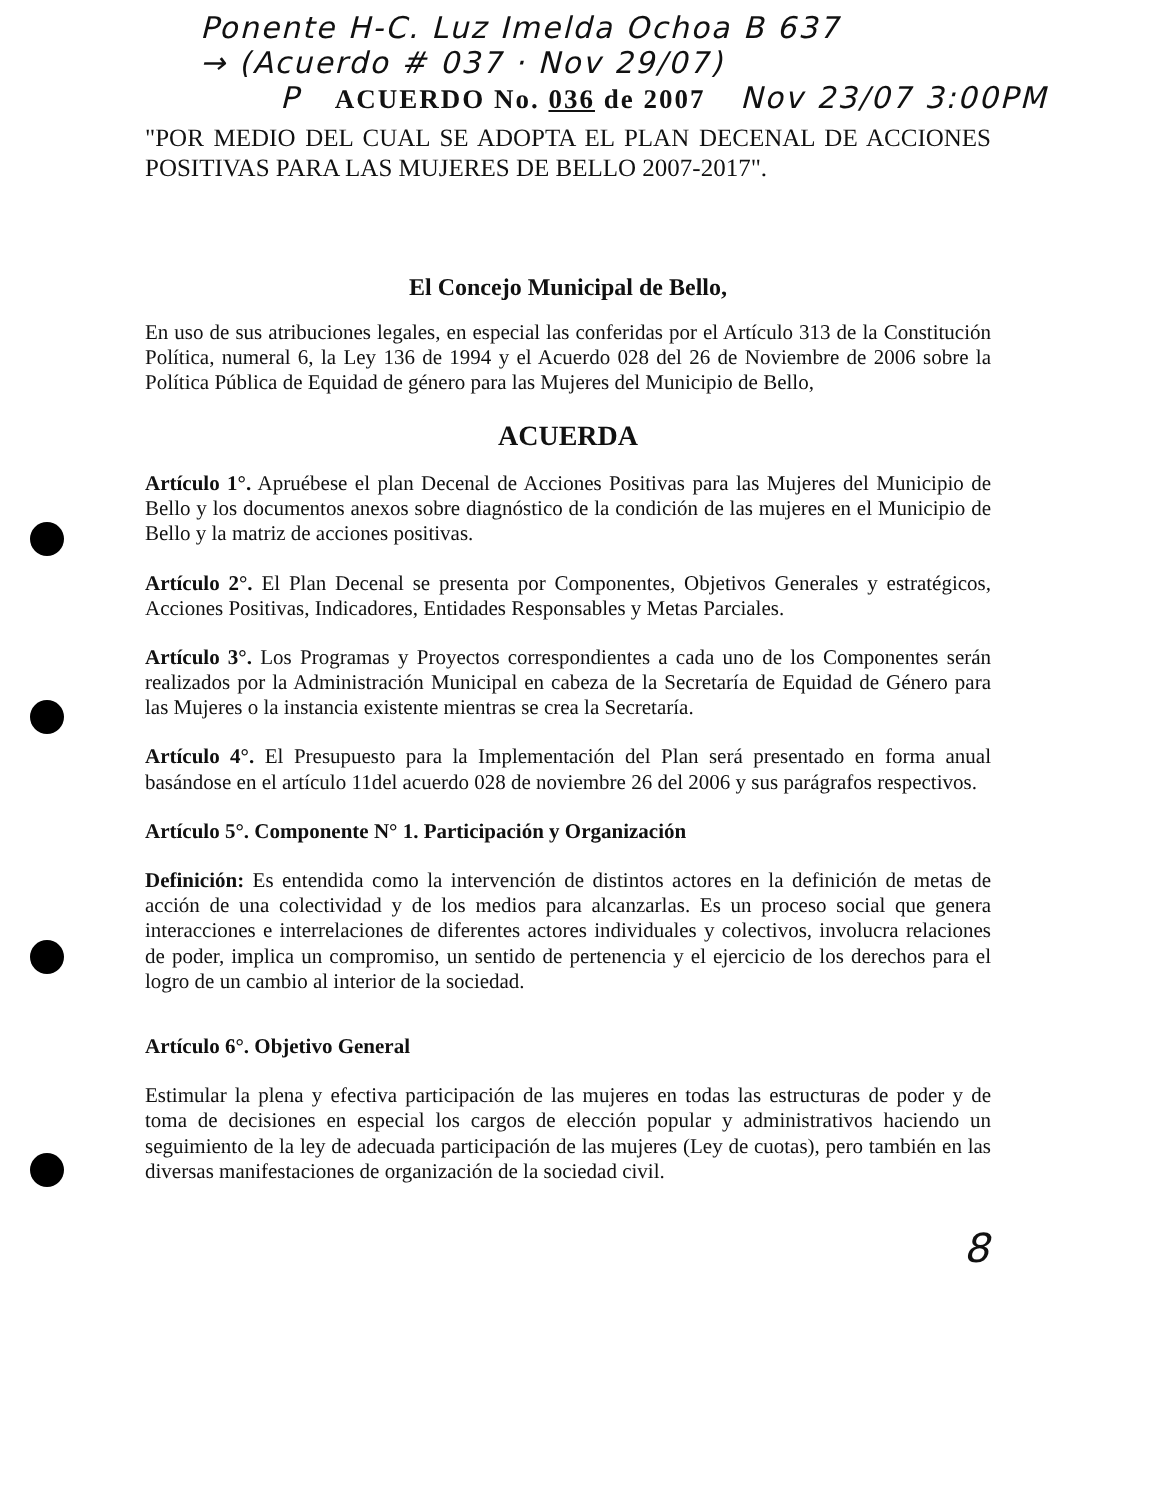Ponente H-C. Luz Imelda Ochoa B 637
→ (Acuerdo # 037 · Nov 29/07)
P ACUERDO No. 036 de 2007 Nov 23/07 3:00PM
"POR MEDIO DEL CUAL SE ADOPTA EL PLAN DECENAL DE ACCIONES POSITIVAS PARA LAS MUJERES DE BELLO 2007-2017".
El Concejo Municipal de Bello,
En uso de sus atribuciones legales, en especial las conferidas por el Artículo 313 de la Constitución Política, numeral 6, la Ley 136 de 1994 y el Acuerdo 028 del 26 de Noviembre de 2006 sobre la Política Pública de Equidad de género para las Mujeres del Municipio de Bello,
ACUERDA
Artículo 1°. Apruébese el plan Decenal de Acciones Positivas para las Mujeres del Municipio de Bello y los documentos anexos sobre diagnóstico de la condición de las mujeres en el Municipio de Bello y la matriz de acciones positivas.
Artículo 2°. El Plan Decenal se presenta por Componentes, Objetivos Generales y estratégicos, Acciones Positivas, Indicadores, Entidades Responsables y Metas Parciales.
Artículo 3°. Los Programas y Proyectos correspondientes a cada uno de los Componentes serán realizados por la Administración Municipal en cabeza de la Secretaría de Equidad de Género para las Mujeres o la instancia existente mientras se crea la Secretaría.
Artículo 4°. El Presupuesto para la Implementación del Plan será presentado en forma anual basándose en el artículo 11del acuerdo 028 de noviembre 26 del 2006 y sus parágrafos respectivos.
Artículo 5°. Componente N° 1. Participación y Organización
Definición: Es entendida como la intervención de distintos actores en la definición de metas de acción de una colectividad y de los medios para alcanzarlas. Es un proceso social que genera interacciones e interrelaciones de diferentes actores individuales y colectivos, involucra relaciones de poder, implica un compromiso, un sentido de pertenencia y el ejercicio de los derechos para el logro de un cambio al interior de la sociedad.
Artículo 6°. Objetivo General
Estimular la plena y efectiva participación de las mujeres en todas las estructuras de poder y de toma de decisiones en especial los cargos de elección popular y administrativos haciendo un seguimiento de la ley de adecuada participación de las mujeres (Ley de cuotas), pero también en las diversas manifestaciones de organización de la sociedad civil.
8